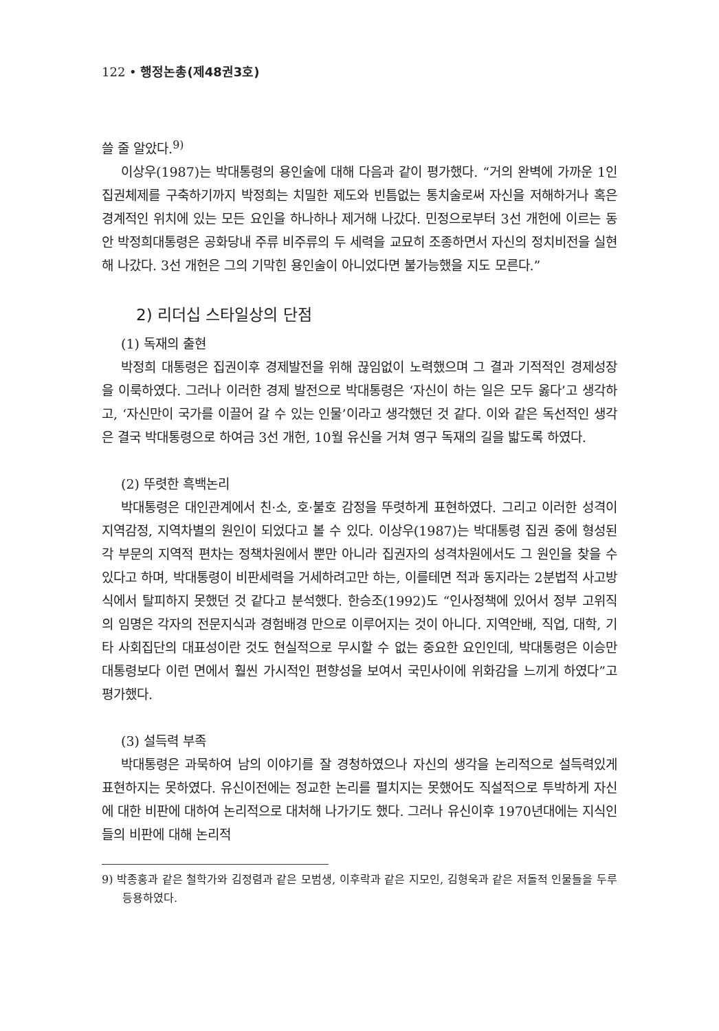122 • 행정논총(제48권3호)
쓸 줄 알았다.<sup>9)</sup>
이상우(1987)는 박대통령의 용인술에 대해 다음과 같이 평가했다. “거의 완벽에 가까운 1인 집권체제를 구축하기까지 박정희는 치밀한 제도와 빈틈없는 통치술로써 자신을 저해하거나 혹은 경계적인 위치에 있는 모든 요인을 하나하나 제거해 나갔다. 민정으로부터 3선 개헌에 이르는 동안 박정희대통령은 공화당내 주류 비주류의 두 세력을 교묘히 조종하면서 자신의 정치비전을 실현해 나갔다. 3선 개헌은 그의 기막힌 용인술이 아니었다면 불가능했을 지도 모른다.”
2) 리더십 스타일상의 단점
(1) 독재의 출현
박정희 대통령은 집권이후 경제발전을 위해 끊임없이 노력했으며 그 결과 기적적인 경제성장을 이룩하였다. 그러나 이러한 경제 발전으로 박대통령은 ‘자신이 하는 일은 모두 옳다’고 생각하고, ‘자신만이 국가를 이끌어 갈 수 있는 인물’이라고 생각했던 것 같다. 이와 같은 독선적인 생각은 결국 박대통령으로 하여금 3선 개헌, 10월 유신을 거쳐 영구 독재의 길을 밟도록 하였다.
(2) 뚜렷한 흑백논리
박대통령은 대인관계에서 친·소, 호·불호 감정을 뚜렷하게 표현하였다. 그리고 이러한 성격이 지역감정, 지역차별의 원인이 되었다고 볼 수 있다. 이상우(1987)는 박대통령 집권 중에 형성된 각 부문의 지역적 편차는 정책차원에서 뿐만 아니라 집권자의 성격차원에서도 그 원인을 찾을 수 있다고 하며, 박대통령이 비판세력을 거세하려고만 하는, 이를테면 적과 동지라는 2분법적 사고방식에서 탈피하지 못했던 것 같다고 분석했다. 한승조(1992)도 “인사정책에 있어서 정부 고위직의 임명은 각자의 전문지식과 경험배경 만으로 이루어지는 것이 아니다. 지역안배, 직업, 대학, 기타 사회집단의 대표성이란 것도 현실적으로 무시할 수 없는 중요한 요인인데, 박대통령은 이승만 대통령보다 이런 면에서 훨씬 가시적인 편향성을 보여서 국민사이에 위화감을 느끼게 하였다”고 평가했다.
(3) 설득력 부족
박대통령은 과묵하여 남의 이야기를 잘 경청하였으나 자신의 생각을 논리적으로 설득력있게 표현하지는 못하였다. 유신이전에는 정교한 논리를 펼치지는 못했어도 직설적으로 투박하게 자신에 대한 비판에 대하여 논리적으로 대처해 나가기도 했다. 그러나 유신이후 1970년대에는 지식인들의 비판에 대해 논리적
9) 박종홍과 같은 철학가와 김정렴과 같은 모범생, 이후락과 같은 지모인, 김형욱과 같은 저돌적 인물들을 두루 등용하였다.